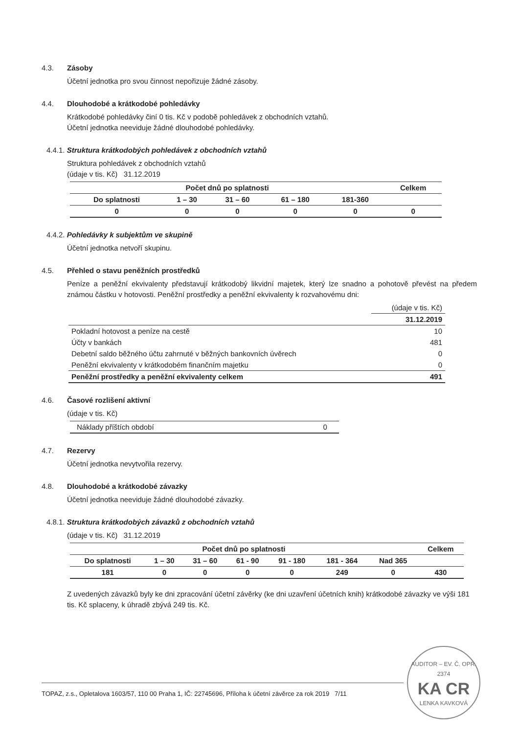4.3. Zásoby
Účetní jednotka pro svou činnost nepořizuje žádné zásoby.
4.4. Dlouhodobé a krátkodobé pohledávky
Krátkodobé pohledávky činí 0 tis. Kč v podobě pohledávek z obchodních vztahů.
Účetní jednotka neeviduje žádné dlouhodobé pohledávky.
4.4.1. Struktura krátkodobých pohledávek z obchodních vztahů
Struktura pohledávek z obchodních vztahů
(údaje v tis. Kč) 31.12.2019
| Počet dnů po splatnosti | | | | | Celkem |
| --- | --- | --- | --- | --- | --- |
| Do splatnosti | 1 – 30 | 31 – 60 | 61 – 180 | 181-360 | |
| 0 | 0 | 0 | 0 | 0 | 0 |
4.4.2. Pohledávky k subjektům ve skupině
Účetní jednotka netvoří skupinu.
4.5. Přehled o stavu peněžních prostředků
Peníze a peněžní ekvivalenty představují krátkodobý likvidní majetek, který lze snadno a pohotově převést na předem známou částku v hotovosti. Peněžní prostředky a peněžní ekvivalenty k rozvahovému dni:
| | (údaje v tis. Kč) |
| | 31.12.2019 |
| Pokladní hotovost a peníze na cestě | 10 |
| Účty v bankách | 481 |
| Debetní saldo běžného účtu zahrnuté v běžných bankovních úvěrech | 0 |
| Peněžní ekvivalenty v krátkodobém finančním majetku | 0 |
| Peněžní prostředky a peněžní ekvivalenty celkem | 491 |
4.6. Časové rozlišení aktivní
(údaje v tis. Kč)
| Náklady příštích období | 0 |
4.7. Rezervy
Účetní jednotka nevytvořila rezervy.
4.8. Dlouhodobé a krátkodobé závazky
Účetní jednotka neeviduje žádné dlouhodobé závazky.
4.8.1. Struktura krátkodobých závazků z obchodních vztahů
(údaje v tis. Kč) 31.12.2019
| Počet dnů po splatnosti | | | | | | | Celkem |
| --- | --- | --- | --- | --- | --- | --- | --- |
| Do splatnosti | 1 – 30 | 31 – 60 | 61 - 90 | 91 - 180 | 181 - 364 | Nad 365 | |
| 181 | 0 | 0 | 0 | 0 | 249 | 0 | 430 |
Z uvedených závazků byly ke dni zpracování účetní závěrky (ke dni uzavření účetních knih) krátkodobé závazky ve výši 181 tis. Kč splaceny, k úhradě zbývá 249 tis. Kč.
TOPAZ, z.s., Opletalova 1603/57, 110 00 Praha 1, IČ: 22745696, Příloha k účetní závěrce za rok 2019 7/11
AUDITOR – EV. Č. OPR. 2374
KA CR
LENKA KAVKOVÁ